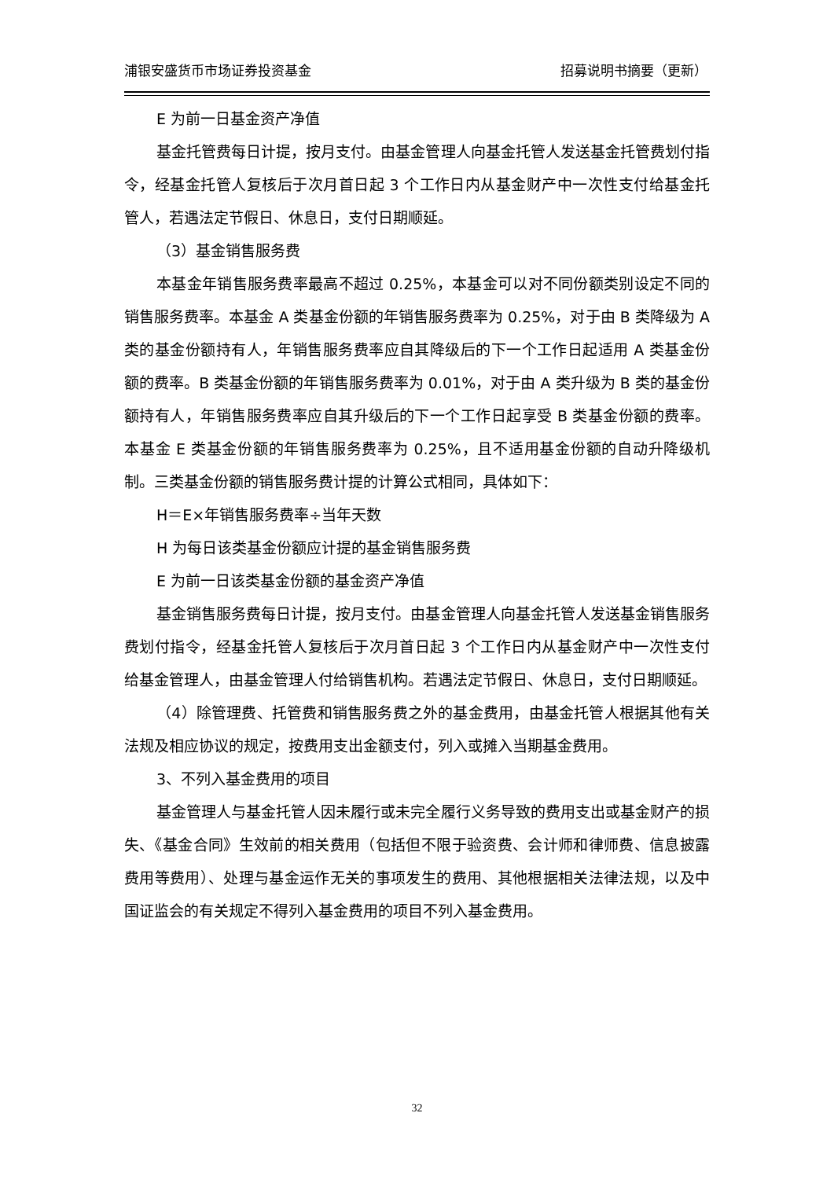浦银安盛货币市场证券投资基金 招募说明书摘要（更新）
E 为前一日基金资产净值
基金托管费每日计提，按月支付。由基金管理人向基金托管人发送基金托管费划付指令，经基金托管人复核后于次月首日起 3 个工作日内从基金财产中一次性支付给基金托管人，若遇法定节假日、休息日，支付日期顺延。
（3）基金销售服务费
本基金年销售服务费率最高不超过 0.25%，本基金可以对不同份额类别设定不同的销售服务费率。本基金 A 类基金份额的年销售服务费率为 0.25%，对于由 B 类降级为 A 类的基金份额持有人，年销售服务费率应自其降级后的下一个工作日起适用 A 类基金份额的费率。B 类基金份额的年销售服务费率为 0.01%，对于由 A 类升级为 B 类的基金份额持有人，年销售服务费率应自其升级后的下一个工作日起享受 B 类基金份额的费率。本基金 E 类基金份额的年销售服务费率为 0.25%，且不适用基金份额的自动升降级机制。三类基金份额的销售服务费计提的计算公式相同，具体如下：
H＝E×年销售服务费率÷当年天数
H 为每日该类基金份额应计提的基金销售服务费
E 为前一日该类基金份额的基金资产净值
基金销售服务费每日计提，按月支付。由基金管理人向基金托管人发送基金销售服务费划付指令，经基金托管人复核后于次月首日起 3 个工作日内从基金财产中一次性支付给基金管理人，由基金管理人付给销售机构。若遇法定节假日、休息日，支付日期顺延。
（4）除管理费、托管费和销售服务费之外的基金费用，由基金托管人根据其他有关法规及相应协议的规定，按费用支出金额支付，列入或摊入当期基金费用。
3、不列入基金费用的项目
基金管理人与基金托管人因未履行或未完全履行义务导致的费用支出或基金财产的损失、《基金合同》生效前的相关费用（包括但不限于验资费、会计师和律师费、信息披露费用等费用）、处理与基金运作无关的事项发生的费用、其他根据相关法律法规，以及中国证监会的有关规定不得列入基金费用的项目不列入基金费用。
32